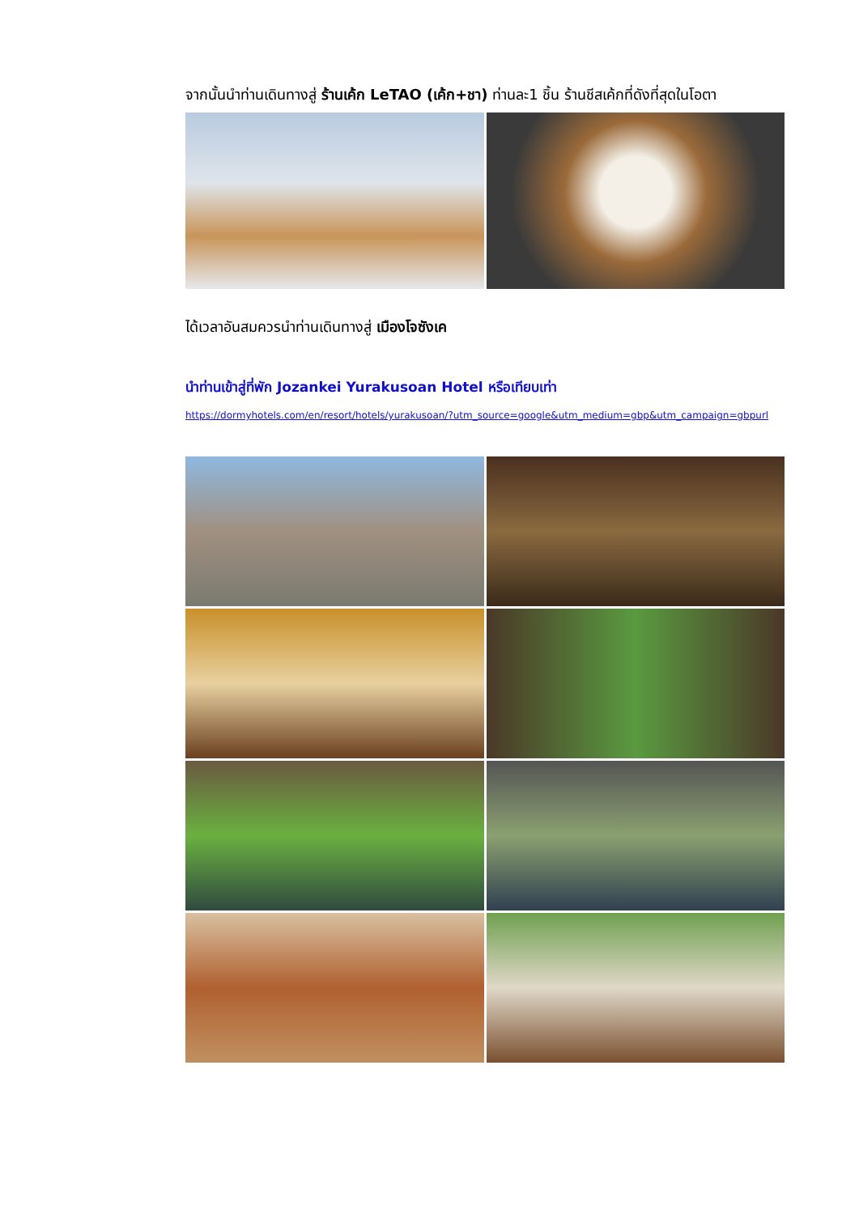จากนั้นนำท่านเดินทางสู่ ร้านเค้ก LeTAO (เค้ก+ชา) ท่านละ1 ชิ้น ร้านชีสเค้กที่ดังที่สุดในโอตา
ได้เวลาอันสมควรนำท่านเดินทางสู่ เมืองโจซังเค
นำท่านเข้าสู่ที่พัก Jozankei Yurakusoan Hotel หรือเทียบเท่า
https://dormyhotels.com/en/resort/hotels/yurakusoan/?utm_source=google&utm_medium=gbp&utm_campaign=gbpurl